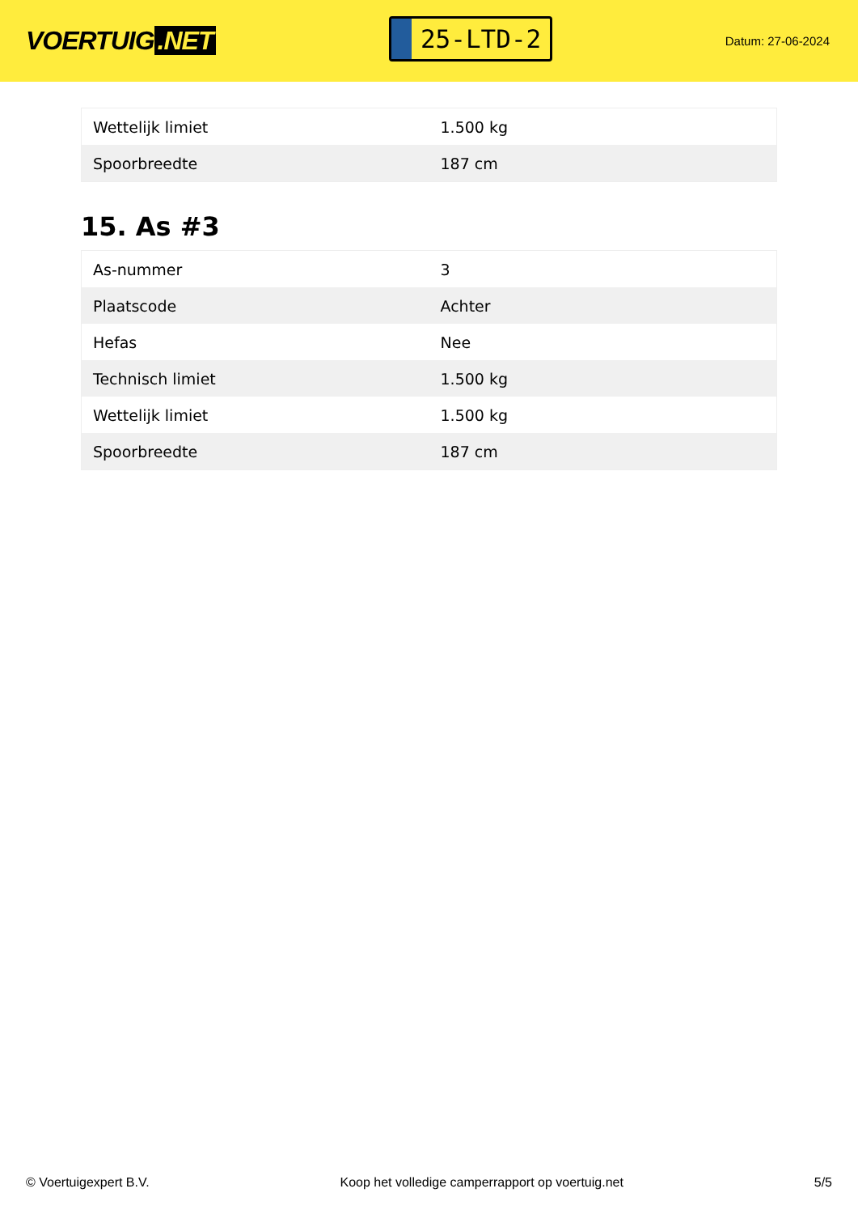VOERTUIG.NET
25-LTD-2
Datum: 27-06-2024
| Wettelijk limiet | 1.500 kg |
| Spoorbreedte | 187 cm |
15. As #3
| As-nummer | 3 |
| Plaatscode | Achter |
| Hefas | Nee |
| Technisch limiet | 1.500 kg |
| Wettelijk limiet | 1.500 kg |
| Spoorbreedte | 187 cm |
© Voertuigexpert B.V. Koop het volledige camperrapport op voertuig.net 5/5